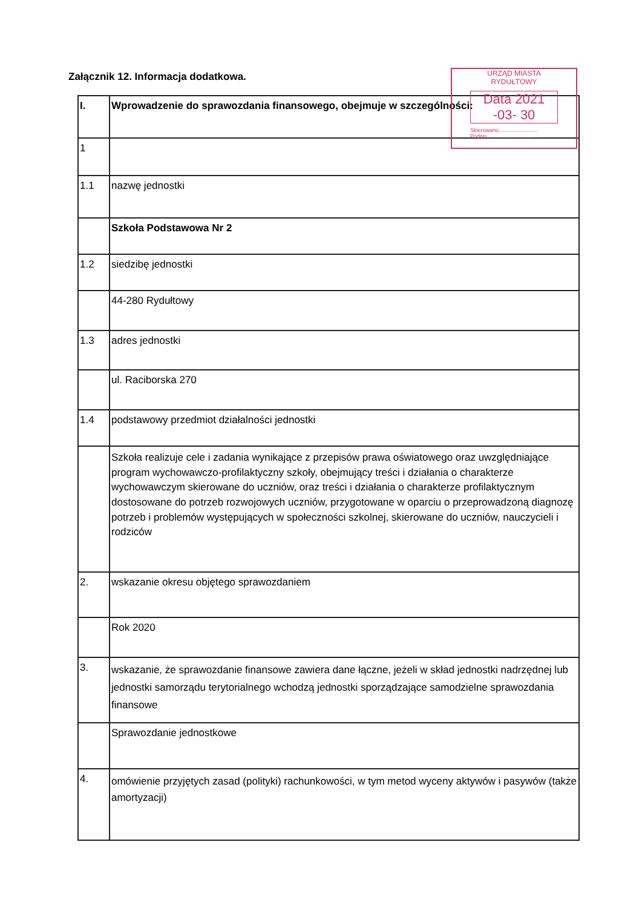Załącznik 12. Informacja dodatkowa.
| I. | Wprowadzenie do sprawozdania finansowego, obejmuje w szczególności: |
| 1 | |
| 1.1 | nazwę jednostki |
| | Szkoła Podstawowa Nr 2 |
| 1.2 | siedzibę jednostki |
| | 44-280 Rydułtowy |
| 1.3 | adres jednostki |
| | ul. Raciborska 270 |
| 1.4 | podstawowy przedmiot działalności jednostki |
| | Szkoła realizuje cele i zadania wynikające z przepisów prawa oświatowego oraz uwzględniające program wychowawczo-profilaktyczny szkoły, obejmujący treści i działania o charakterze wychowawczym skierowane do uczniów, oraz treści i działania o charakterze profilaktycznym dostosowane do potrzeb rozwojowych uczniów, przygotowane w oparciu o przeprowadzoną diagnozę potrzeb i problemów występujących w społeczności szkolnej, skierowane do uczniów, nauczycieli i rodziców |
| 2. | wskazanie okresu objętego sprawozdaniem |
| | Rok 2020 |
| 3. | wskazanie, że sprawozdanie finansowe zawiera dane łączne, jeżeli w skład jednostki nadrzędnej lub jednostki samorządu terytorialnego wchodzą jednostki sporządzające samodzielne sprawozdania finansowe |
| | Sprawozdanie jednostkowe |
| 4. | omówienie przyjętych zasad (polityki) rachunkowości, w tym metod wyceny aktywów i pasywów (także amortyzacji) |
URZĄD MIASTA
RYDUŁTOWY
Data 2021 -03- 30
Skierowano..........................
Podpis..............................